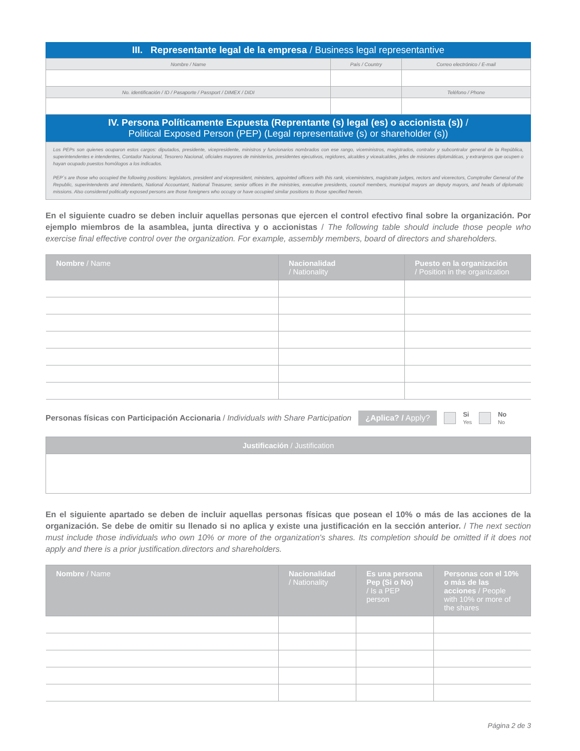III. Representante legal de la empresa / Business legal representantive
| Nombre / Name | País / Country | Correo electrónico / E-mail |
| No. identificación / ID / Pasaporte / Passport / DIMEX / DIDI | | Teléfono / Phone |
IV. Persona Políticamente Expuesta (Reprentante (s) legal (es) o accionista (s)) /
Political Exposed Person (PEP) (Legal representative (s) or shareholder (s))
Los PEPs son quienes ocuparon estos cargos: diputados, presidente, vicepresidente, ministros y funcionarios nombrados con ese rango, viceministros, magistrados, contralor y subcontralor general de la República, superintendentes e intendentes, Contador Nacional, Tesorero Nacional, oficiales mayores de ministerios, presidentes ejecutivos, regidores, alcaldes y vicealcaldes, jefes de misiones diplomáticas, y extranjeros que ocupen o hayan ocupado puestos homólogos a los indicados.
PEP´s are those who occupied the following positions: legislators, president and vicepresident, ministers, appointed officers with this rank, viceministers, magistrate judges, rectors and vicerectors, Comptroller General of the Republic, superintendents and intendants, National Accountant, National Treasurer, senior offices in the ministries, executive presidents, council members, municipal mayors an deputy mayors, and heads of diplomatic missions. Also considered politically exposed persons are those foreigners who occupy or have occupied similar positions to those specified herein.
En el siguiente cuadro se deben incluir aquellas personas que ejercen el control efectivo final sobre la organización. Por ejemplo miembros de la asamblea, junta directiva y o accionistas / The following table should include those people who exercise final effective control over the organization. For example, assembly members, board of directors and shareholders.
| Nombre / Name | Nacionalidad / Nationality | Puesto en la organización / Position in the organization |
| --- | --- | --- |
Personas físicas con Participación Accionaria / Individuals with Share Participation ¿Aplica? / Apply? Si
Yes No
No
| Justificación / Justification |
| --- |
En el siguiente apartado se deben de incluir aquellas personas físicas que posean el 10% o más de las acciones de la organización. Se debe de omitir su llenado si no aplica y existe una justificación en la sección anterior. / The next section must include those individuals who own 10% or more of the organization's shares. Its completion should be omitted if it does not apply and there is a prior justification.directors and shareholders.
| Nombre / Name | Nacionalidad / Nationality | Es una persona Pep (Si o No) / Is a PEP person | Personas con el 10% o más de las acciones / People with 10% or more of the shares |
| --- | --- | --- | --- |
Página 2 de 3